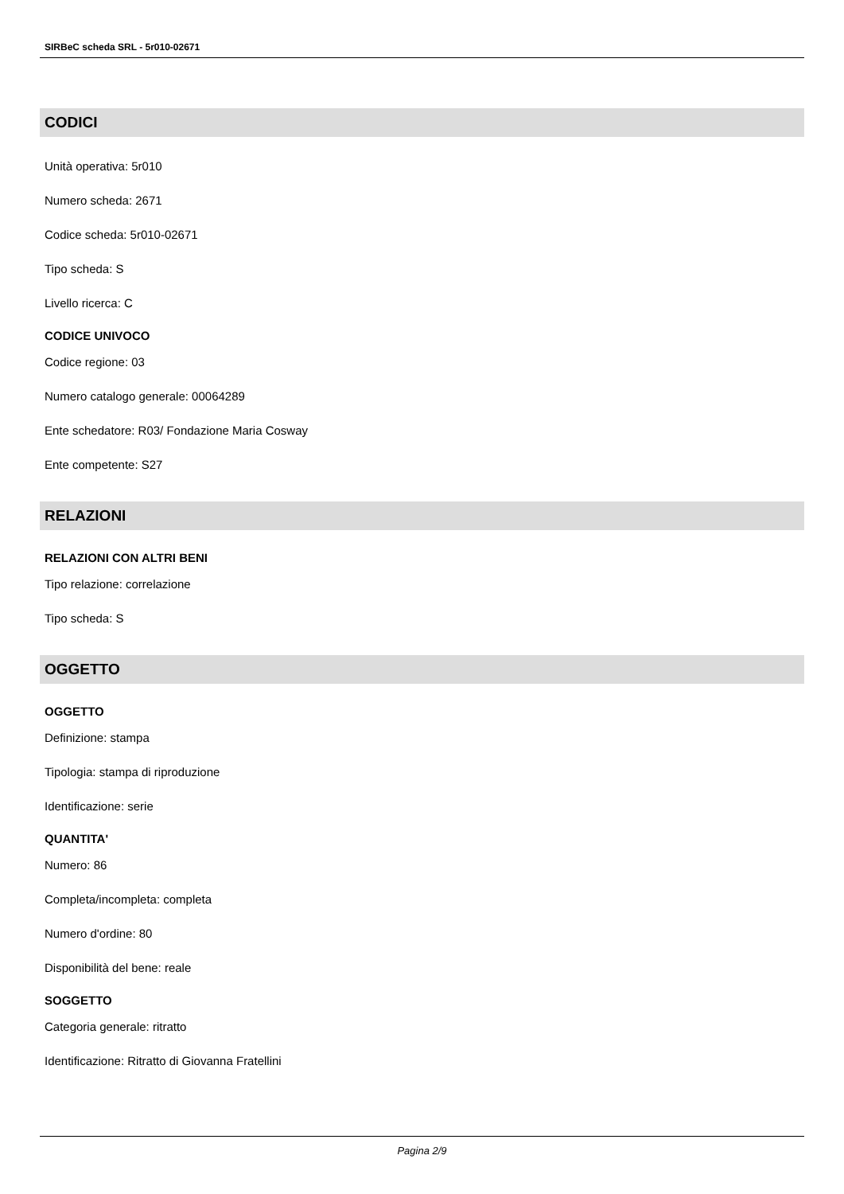SIRBeC scheda SRL - 5r010-02671
CODICI
Unità operativa: 5r010
Numero scheda: 2671
Codice scheda: 5r010-02671
Tipo scheda: S
Livello ricerca: C
CODICE UNIVOCO
Codice regione: 03
Numero catalogo generale: 00064289
Ente schedatore: R03/ Fondazione Maria Cosway
Ente competente: S27
RELAZIONI
RELAZIONI CON ALTRI BENI
Tipo relazione: correlazione
Tipo scheda: S
OGGETTO
OGGETTO
Definizione: stampa
Tipologia: stampa di riproduzione
Identificazione: serie
QUANTITA'
Numero: 86
Completa/incompleta: completa
Numero d'ordine: 80
Disponibilità del bene: reale
SOGGETTO
Categoria generale: ritratto
Identificazione: Ritratto di Giovanna Fratellini
Pagina 2/9